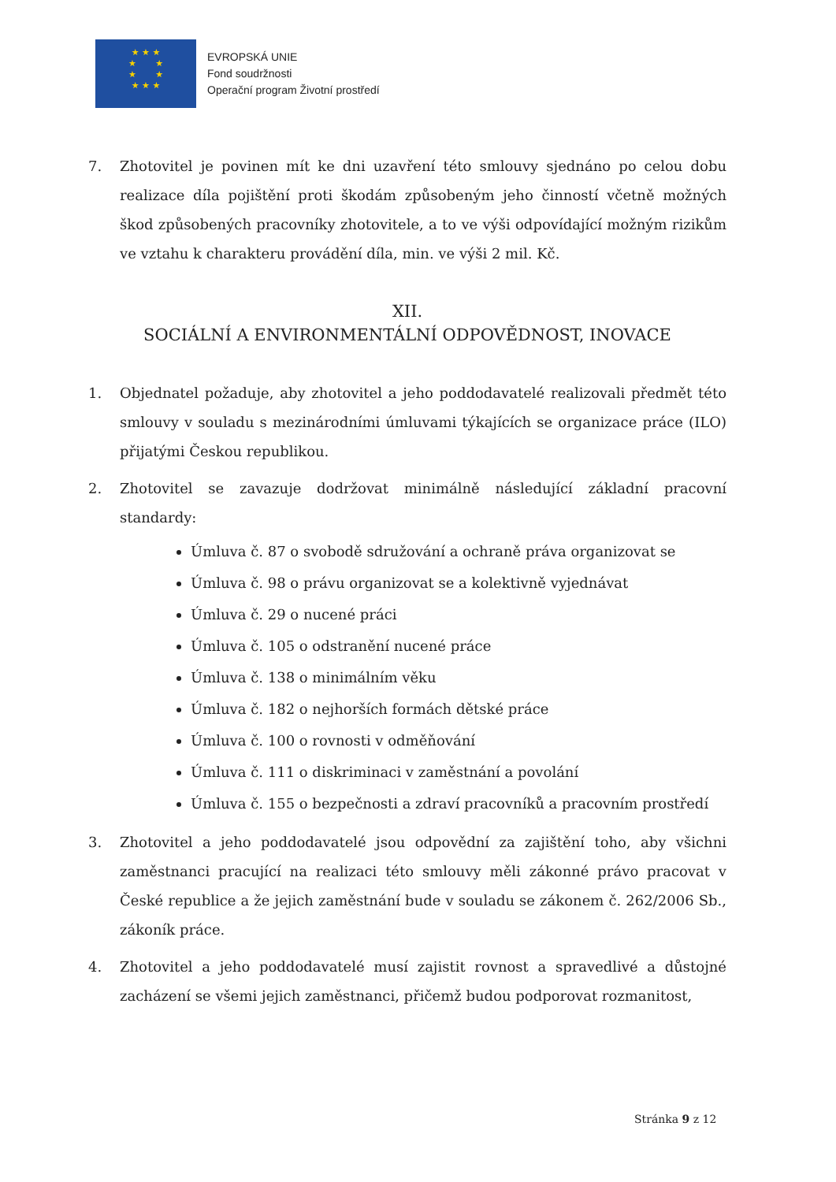★ ★ ★
★ ★
★ ★
★ ★ ★
EVROPSKÁ UNIE
Fond soudržnosti
Operační program Životní prostředí
7. Zhotovitel je povinen mít ke dni uzavření této smlouvy sjednáno po celou dobu realizace díla pojištění proti škodám způsobeným jeho činností včetně možných škod způsobených pracovníky zhotovitele, a to ve výši odpovídající možným rizikům ve vztahu k charakteru provádění díla, min. ve výši 2 mil. Kč.
XII.
SOCIÁLNÍ A ENVIRONMENTÁLNÍ ODPOVĚDNOST, INOVACE
1. Objednatel požaduje, aby zhotovitel a jeho poddodavatelé realizovali předmět této smlouvy v souladu s mezinárodními úmluvami týkajících se organizace práce (ILO) přijatými Českou republikou.
2. Zhotovitel se zavazuje dodržovat minimálně následující základní pracovní standardy:
Úmluva č. 87 o svobodě sdružování a ochraně práva organizovat se
Úmluva č. 98 o právu organizovat se a kolektivně vyjednávat
Úmluva č. 29 o nucené práci
Úmluva č. 105 o odstranění nucené práce
Úmluva č. 138 o minimálním věku
Úmluva č. 182 o nejhorších formách dětské práce
Úmluva č. 100 o rovnosti v odměňování
Úmluva č. 111 o diskriminaci v zaměstnání a povolání
Úmluva č. 155 o bezpečnosti a zdraví pracovníků a pracovním prostředí
3. Zhotovitel a jeho poddodavatelé jsou odpovědní za zajištění toho, aby všichni zaměstnanci pracující na realizaci této smlouvy měli zákonné právo pracovat v České republice a že jejich zaměstnání bude v souladu se zákonem č. 262/2006 Sb., zákoník práce.
4. Zhotovitel a jeho poddodavatelé musí zajistit rovnost a spravedlivé a důstojné zacházení se všemi jejich zaměstnanci, přičemž budou podporovat rozmanitost,
Stránka 9 z 12